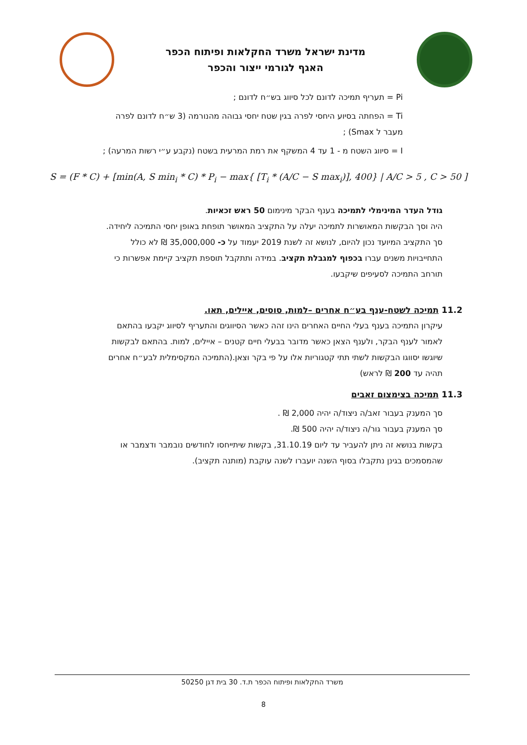מדינת ישראל משרד החקלאות ופיתוח הכפר
האגף לגורמי ייצור והכפר
Pi = תעריף תמיכה לדונם לכל סיווג בש״ח לדונם ;
Ti = הפחתה בסיוע היחסי לפרה בגין שטח יחסי גבוהה מהנורמה (3 ש״ח לדונם לפרה מעבר ל Smax) ;
I = סיווג השטח מ - 1 עד 4 המשקף את רמת המרעית בשטח (נקבע ע״י רשות המרעה) ;
S = (F * C) + [min(A, S min<sub>i</sub> * C) * P<sub>i</sub> − max{ [T<sub>i</sub> * (A/C − S max<sub>i</sub>)], 400} | A/C > 5 , C > 50 ]
גודל העדר המינימלי לתמיכה בענף הבקר מינימום 50 ראש זכאיות.
היה וסך הבקשות המאושרות לתמיכה יעלה על התקציב המאושר תופחת באופן יחסי התמיכה ליחידה.
סך התקציב המיועד נכון להיום, לנושא זה לשנת 2019 יעמוד על כ- 35,000,000 ₪ לא כולל התחייבויות משנים עברו בכפוף למגבלת תקציב. במידה ותתקבל תוספת תקציב קיימת אפשרות כי תורחב התמיכה לסעיפים שיקבעו.
11.2 תמיכה לשטח-ענף בע״ח אחרים –למות, סוסים, איילים, תאו.
עיקרון התמיכה בענף בעלי החיים האחרים הינו זהה כאשר הסיווגים והתעריף לסיווג יקבעו בהתאם לאמור לענף הבקר, ולענף הצאן כאשר מדובר בבעלי חיים קטנים – איילים, למות. בהתאם לבקשות שיוגשו יסווגו הבקשות לשתי תתי קטגוריות אלו על פי בקר וצאן.(התמיכה המקסימלית לבע״ח אחרים תהיה עד 200 ₪ לראש)
11.3 תמיכה בצימצום זאבים
סך המענק בעבור זאב/ה ניצוד/ה יהיה 2,000 ₪ .
סך המענק בעבור גור/ה ניצוד/ה יהיה 500 ₪.
בקשות בנושא זה ניתן להעביר עד ליום 31.10.19, בקשות שיתייחסו לחודשים נובמבר ודצמבר או שהמסמכים בגינן נתקבלו בסוף השנה יועברו לשנה עוקבת (מותנה תקציב).
משרד החקלאות ופיתוח הכפר ת.ד. 30 בית דגן 50250
8